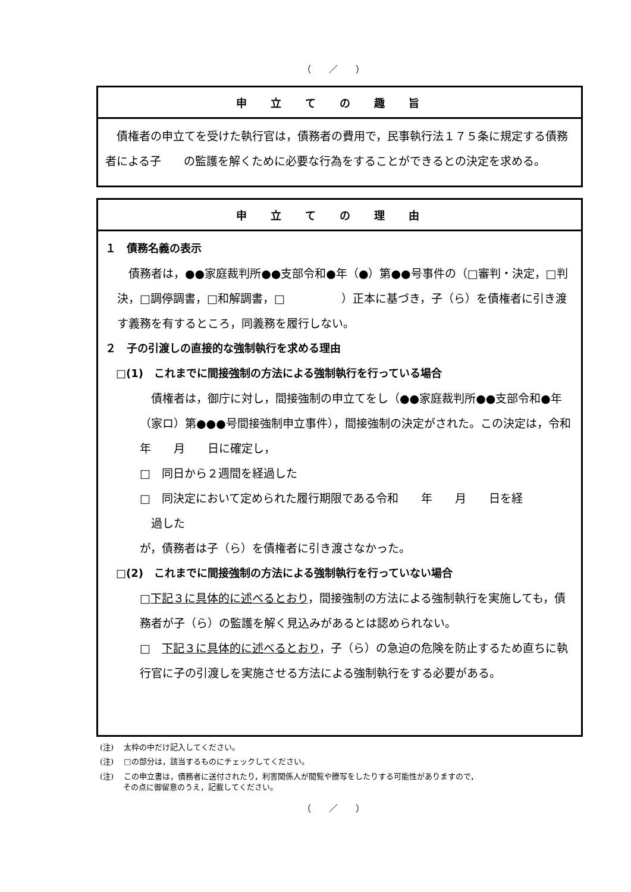（　　／　　）
申立ての趣旨
　債権者の申立てを受けた執行官は，債務者の費用で，民事執行法１７５条に規定する債務者による子　　の監護を解くために必要な行為をすることができるとの決定を求める。
申立ての理由
１　債務名義の表示
　債務者は，●●家庭裁判所●●支部令和●年（●）第●●号事件の（□審判・決定，□判決，□調停調書，□和解調書，□　　　　　）正本に基づき，子（ら）を債権者に引き渡す義務を有するところ，同義務を履行しない。
２　子の引渡しの直接的な強制執行を求める理由
□(1)　これまでに間接強制の方法による強制執行を行っている場合
　債権者は，御庁に対し，間接強制の申立てをし（●●家庭裁判所●●支部令和●年（家ロ）第●●●号間接強制申立事件），間接強制の決定がされた。この決定は，令和　　年　　月　　日に確定し，
□　同日から２週間を経過した
□　同決定において定められた履行期限である令和　　年　　月　　日を経
　過した
が，債務者は子（ら）を債権者に引き渡さなかった。
□(2)　これまでに間接強制の方法による強制執行を行っていない場合
□下記３に具体的に述べるとおり，間接強制の方法による強制執行を実施しても，債務者が子（ら）の監護を解く見込みがあるとは認められない。
□　下記３に具体的に述べるとおり，子（ら）の急迫の危険を防止するため直ちに執行官に子の引渡しを実施させる方法による強制執行をする必要がある。
(注)　 太枠の中だけ記入してください。
(注)　 □の部分は，該当するものにチェックしてください。
(注)　 この申立書は，債務者に送付されたり，利害関係人が閲覧や謄写をしたりする可能性がありますので，
　　　その点に御留意のうえ，記載してください。
（　　／　　）